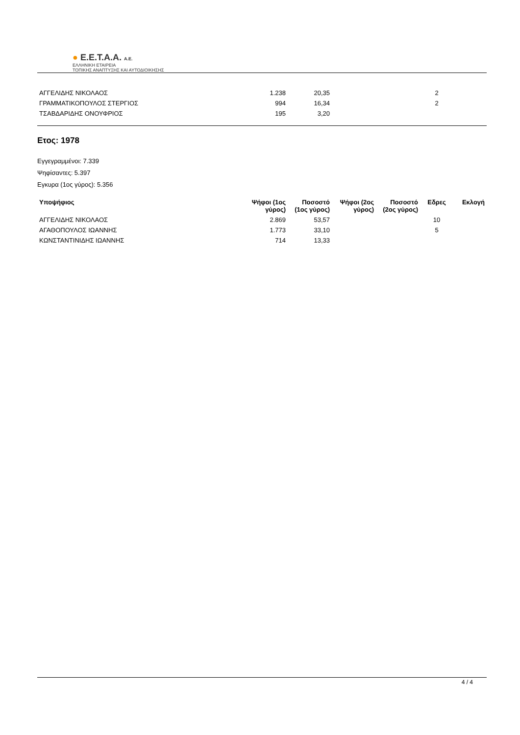● E.E.T.A.A. A.E.
ΕΛΛΗΝΙΚΗ ΕΤΑΙΡΕΙΑ
ΤΟΠΙΚΗΣ ΑΝΑΠΤΥΞΗΣ ΚΑΙ ΑΥΤΟΔΙΟΙΚΗΣΗΣ
| ΑΓΓΕΛΙΔΗΣ ΝΙΚΟΛΑΟΣ | 1.238 | 20,35 | | | 2 | |
| ΓΡΑΜΜΑΤΙΚΟΠΟΥΛΟΣ ΣΤΕΡΓΙΟΣ | 994 | 16,34 | | | 2 | |
| ΤΣΑΒΔΑΡΙΔΗΣ ΟΝΟΥΦΡΙΟΣ | 195 | 3,20 | | | | |
Ετος: 1978
Εγγεγραμμένοι: 7.339
Ψηφίσαντες: 5.397
Εγκυρα (1ος γύρος): 5.356
| Υποψήφιος | Ψήφοι (1ος γύρος) | Ποσοστό (1ος γύρος) | Ψήφοι (2ος γύρος) | Ποσοστό (2ος γύρος) | Εδρες | Εκλογή |
| --- | --- | --- | --- | --- | --- | --- |
| ΑΓΓΕΛΙΔΗΣ ΝΙΚΟΛΑΟΣ | 2.869 | 53,57 | | | 10 | |
| ΑΓΑΘΟΠΟΥΛΟΣ ΙΩΑΝΝΗΣ | 1.773 | 33,10 | | | 5 | |
| ΚΩΝΣΤΑΝΤΙΝΙΔΗΣ ΙΩΑΝΝΗΣ | 714 | 13,33 | | | | |
4 / 4